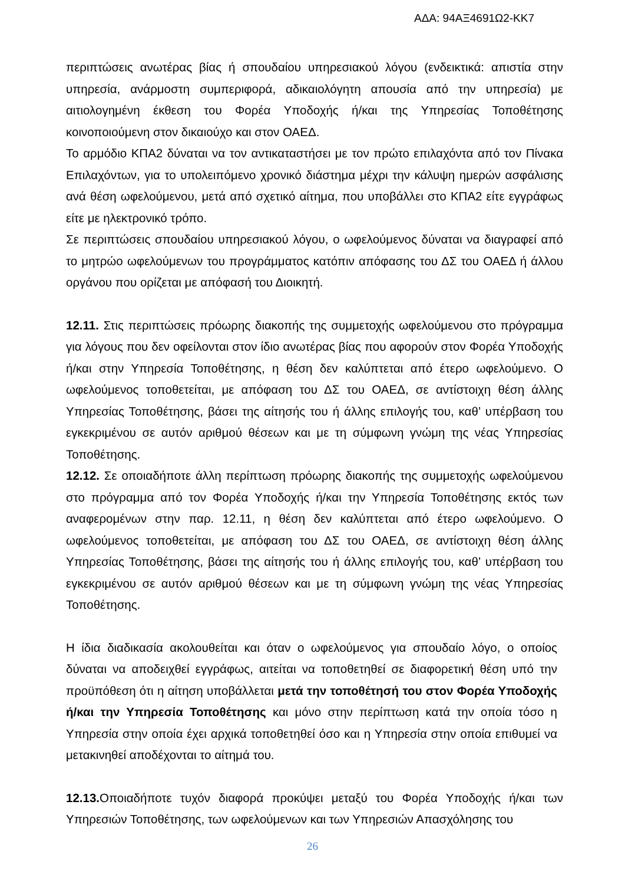ΑΔΑ: 94ΑΞ4691Ω2-ΚΚ7
περιπτώσεις ανωτέρας βίας ή σπουδαίου υπηρεσιακού λόγου (ενδεικτικά: απιστία στην υπηρεσία, ανάρμοστη συμπεριφορά, αδικαιολόγητη απουσία από την υπηρεσία) με αιτιολογημένη έκθεση του Φορέα Υποδοχής ή/και της Υπηρεσίας Τοποθέτησης κοινοποιούμενη στον δικαιούχο και στον ΟΑΕΔ.
Το αρμόδιο ΚΠΑ2 δύναται να τον αντικαταστήσει με τον πρώτο επιλαχόντα από τον Πίνακα Επιλαχόντων, για το υπολειπόμενο χρονικό διάστημα μέχρι την κάλυψη ημερών ασφάλισης ανά θέση ωφελούμενου, μετά από σχετικό αίτημα, που υποβάλλει στο ΚΠΑ2 είτε εγγράφως είτε με ηλεκτρονικό τρόπο.
Σε περιπτώσεις σπουδαίου υπηρεσιακού λόγου, ο ωφελούμενος δύναται να διαγραφεί από το μητρώο ωφελούμενων του προγράμματος κατόπιν απόφασης του ΔΣ του ΟΑΕΔ ή άλλου οργάνου που ορίζεται με απόφασή του Διοικητή.
12.11. Στις περιπτώσεις πρόωρης διακοπής της συμμετοχής ωφελούμενου στο πρόγραμμα για λόγους που δεν οφείλονται στον ίδιο ανωτέρας βίας που αφορούν στον Φορέα Υποδοχής ή/και στην Υπηρεσία Τοποθέτησης, η θέση δεν καλύπτεται από έτερο ωφελούμενο. Ο ωφελούμενος τοποθετείται, με απόφαση του ΔΣ του ΟΑΕΔ, σε αντίστοιχη θέση άλλης Υπηρεσίας Τοποθέτησης, βάσει της αίτησής του ή άλλης επιλογής του, καθ’ υπέρβαση του εγκεκριμένου σε αυτόν αριθμού θέσεων και με τη σύμφωνη γνώμη της νέας Υπηρεσίας Τοποθέτησης.
12.12. Σε οποιαδήποτε άλλη περίπτωση πρόωρης διακοπής της συμμετοχής ωφελούμενου στο πρόγραμμα από τον Φορέα Υποδοχής ή/και την Υπηρεσία Τοποθέτησης εκτός των αναφερομένων στην παρ. 12.11, η θέση δεν καλύπτεται από έτερο ωφελούμενο. Ο ωφελούμενος τοποθετείται, με απόφαση του ΔΣ του ΟΑΕΔ, σε αντίστοιχη θέση άλλης Υπηρεσίας Τοποθέτησης, βάσει της αίτησής του ή άλλης επιλογής του, καθ’ υπέρβαση του εγκεκριμένου σε αυτόν αριθμού θέσεων και με τη σύμφωνη γνώμη της νέας Υπηρεσίας Τοποθέτησης.
Η ίδια διαδικασία ακολουθείται και όταν ο ωφελούμενος για σπουδαίο λόγο, ο οποίος δύναται να αποδειχθεί εγγράφως, αιτείται να τοποθετηθεί σε διαφορετική θέση υπό την προϋπόθεση ότι η αίτηση υποβάλλεται μετά την τοποθέτησή του στον Φορέα Υποδοχής ή/και την Υπηρεσία Τοποθέτησης και μόνο στην περίπτωση κατά την οποία τόσο η Υπηρεσία στην οποία έχει αρχικά τοποθετηθεί όσο και η Υπηρεσία στην οποία επιθυμεί να μετακινηθεί αποδέχονται το αίτημά του.
12.13. Οποιαδήποτε τυχόν διαφορά προκύψει μεταξύ του Φορέα Υποδοχής ή/και των Υπηρεσιών Τοποθέτησης, των ωφελούμενων και των Υπηρεσιών Απασχόλησης του
26